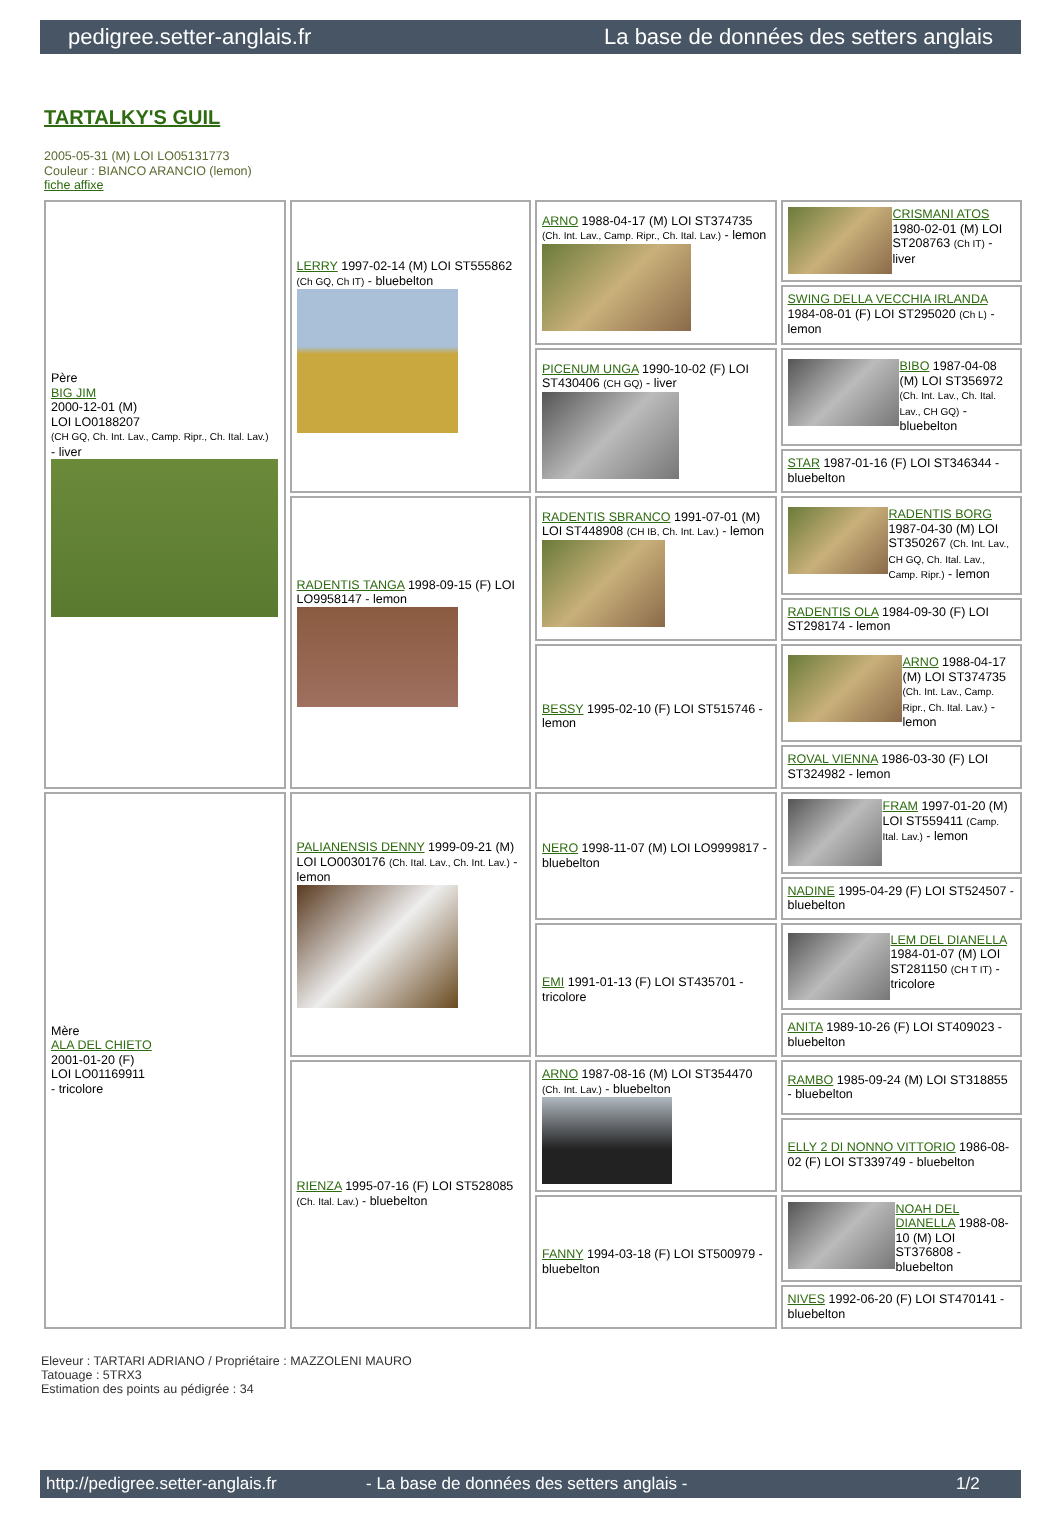pedigree.setter-anglais.fr La base de données des setters anglais
TARTALKY'S GUIL
2005-05-31 (M) LOI LO05131773
Couleur : BIANCO ARANCIO (lemon)
fiche affixe
| Père BIG JIM 2000-12-01 (M) LOI LO0188207 (CH GQ, Ch. Int. Lav., Camp. Ripr., Ch. Ital. Lav.) - liver | LERRY 1997-02-14 (M) LOI ST555862 (Ch GQ, Ch IT) - bluebelton | ARNO 1988-04-17 (M) LOI ST374735 (Ch. Int. Lav., Camp. Ripr., Ch. Ital. Lav.) - lemon | CRISMANI ATOS 1980-02-01 (M) LOI ST208763 (Ch IT) - liver |
| | | | SWING DELLA VECCHIA IRLANDA 1984-08-01 (F) LOI ST295020 (Ch L) - lemon |
| | | PICENUM UNGA 1990-10-02 (F) LOI ST430406 (CH GQ) - liver | BIBO 1987-04-08 (M) LOI ST356972 (Ch. Int. Lav., Ch. Ital. Lav., CH GQ) - bluebelton |
| | | | STAR 1987-01-16 (F) LOI ST346344 - bluebelton |
| | RADENTIS TANGA 1998-09-15 (F) LOI LO9958147 - lemon | RADENTIS SBRANCO 1991-07-01 (M) LOI ST448908 (CH IB, Ch. Int. Lav.) - lemon | RADENTIS BORG 1987-04-30 (M) LOI ST350267 (Ch. Int. Lav., CH GQ, Ch. Ital. Lav., Camp. Ripr.) - lemon |
| | | | RADENTIS OLA 1984-09-30 (F) LOI ST298174 - lemon |
| | | BESSY 1995-02-10 (F) LOI ST515746 - lemon | ARNO 1988-04-17 (M) LOI ST374735 (Ch. Int. Lav., Camp. Ripr., Ch. Ital. Lav.) - lemon |
| | | | ROVAL VIENNA 1986-03-30 (F) LOI ST324982 - lemon |
| Mère ALA DEL CHIETO 2001-01-20 (F) LOI LO01169911 - tricolore | PALIANENSIS DENNY 1999-09-21 (M) LOI LO0030176 (Ch. Ital. Lav., Ch. Int. Lav.) - lemon | NERO 1998-11-07 (M) LOI LO9999817 - bluebelton | FRAM 1997-01-20 (M) LOI ST559411 (Camp. Ital. Lav.) - lemon |
| | | | NADINE 1995-04-29 (F) LOI ST524507 - bluebelton |
| | | EMI 1991-01-13 (F) LOI ST435701 - tricolore | LEM DEL DIANELLA 1984-01-07 (M) LOI ST281150 (CH T IT) - tricolore |
| | | | ANITA 1989-10-26 (F) LOI ST409023 - bluebelton |
| | RIENZA 1995-07-16 (F) LOI ST528085 (Ch. Ital. Lav.) - bluebelton | ARNO 1987-08-16 (M) LOI ST354470 (Ch. Int. Lav.) - bluebelton | RAMBO 1985-09-24 (M) LOI ST318855 - bluebelton |
| | | | ELLY 2 DI NONNO VITTORIO 1986-08-02 (F) LOI ST339749 - bluebelton |
| | | FANNY 1994-03-18 (F) LOI ST500979 - bluebelton | NOAH DEL DIANELLA 1988-08-10 (M) LOI ST376808 - bluebelton |
| | | | NIVES 1992-06-20 (F) LOI ST470141 - bluebelton |
Eleveur : TARTARI ADRIANO / Propriétaire : MAZZOLENI MAURO
Tatouage : 5TRX3
Estimation des points au pédigrée : 34
http://pedigree.setter-anglais.fr - La base de données des setters anglais - 1/2